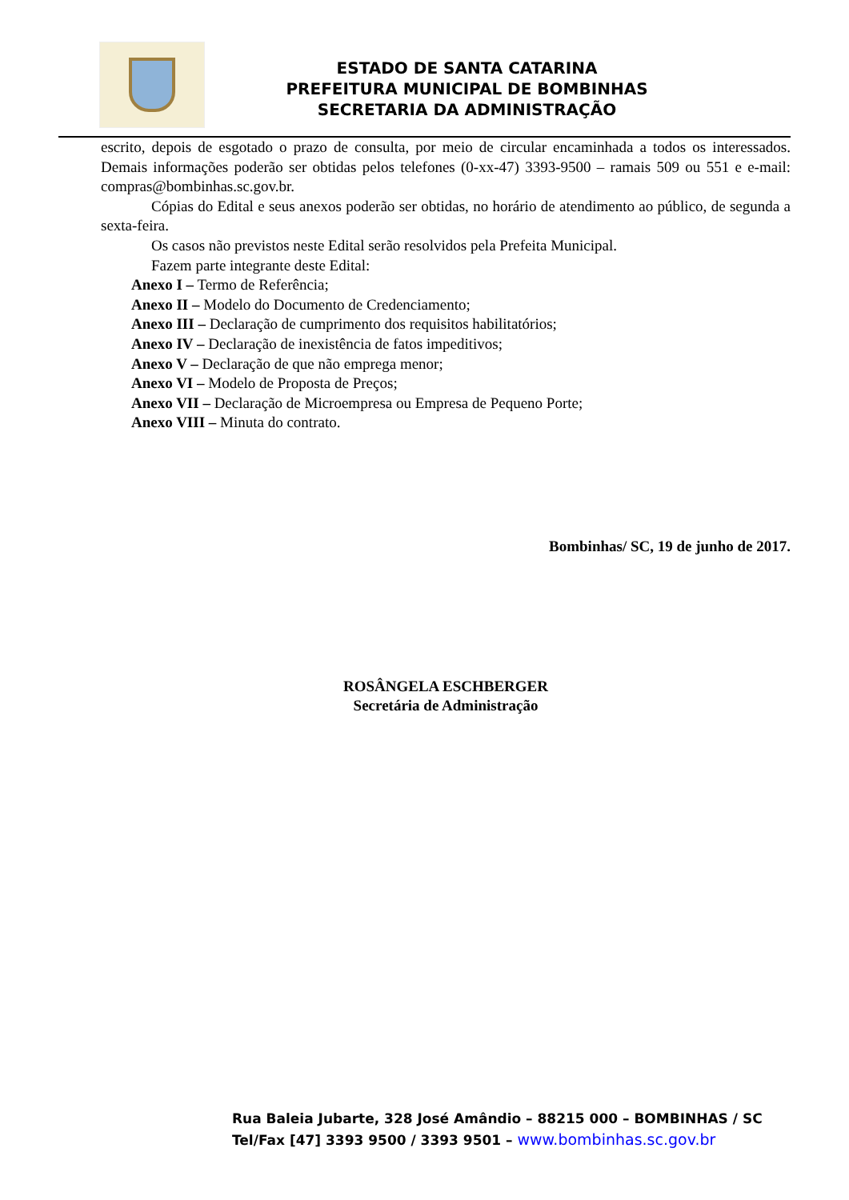ESTADO DE SANTA CATARINA
PREFEITURA MUNICIPAL DE BOMBINHAS
SECRETARIA DA ADMINISTRAÇÃO
escrito, depois de esgotado o prazo de consulta, por meio de circular encaminhada a todos os interessados. Demais informações poderão ser obtidas pelos telefones (0-xx-47) 3393-9500 – ramais 509 ou 551 e e-mail: compras@bombinhas.sc.gov.br.
Cópias do Edital e seus anexos poderão ser obtidas, no horário de atendimento ao público, de segunda a sexta-feira.
Os casos não previstos neste Edital serão resolvidos pela Prefeita Municipal.
Fazem parte integrante deste Edital:
Anexo I – Termo de Referência;
Anexo II – Modelo do Documento de Credenciamento;
Anexo III – Declaração de cumprimento dos requisitos habilitatórios;
Anexo IV – Declaração de inexistência de fatos impeditivos;
Anexo V – Declaração de que não emprega menor;
Anexo VI – Modelo de Proposta de Preços;
Anexo VII – Declaração de Microempresa ou Empresa de Pequeno Porte;
Anexo VIII – Minuta do contrato.
Bombinhas/ SC, 19 de junho de 2017.
ROSÂNGELA ESCHBERGER
Secretária de Administração
Rua Baleia Jubarte, 328 José Amândio – 88215 000 – BOMBINHAS / SC
Tel/Fax [47] 3393 9500 / 3393 9501 – www.bombinhas.sc.gov.br